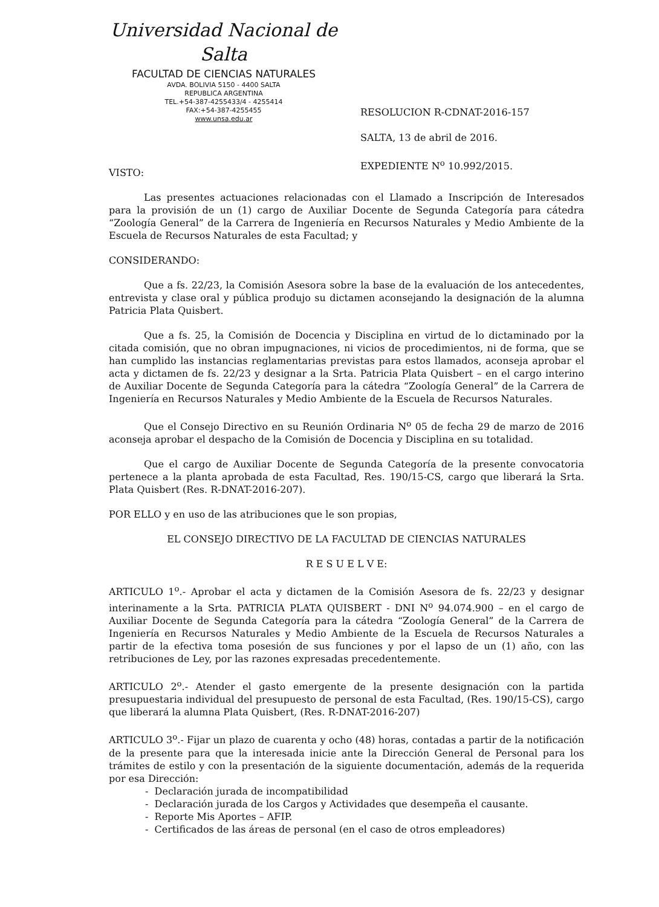Universidad Nacional de Salta
FACULTAD DE CIENCIAS NATURALES
AVDA. BOLIVIA 5150 - 4400 SALTA
REPUBLICA ARGENTINA
TEL.+54-387-4255433/4 - 4255414
FAX:+54-387-4255455
www.unsa.edu.ar
RESOLUCION R-CDNAT-2016-157
SALTA, 13 de abril de 2016.
EXPEDIENTE N<sup>o</sup> 10.992/2015.
VISTO:
Las presentes actuaciones relacionadas con el Llamado a Inscripción de Interesados para la provisión de un (1) cargo de Auxiliar Docente de Segunda Categoría para cátedra “Zoología General” de la Carrera de Ingeniería en Recursos Naturales y Medio Ambiente de la Escuela de Recursos Naturales de esta Facultad; y
CONSIDERANDO:
Que a fs. 22/23, la Comisión Asesora sobre la base de la evaluación de los antecedentes, entrevista y clase oral y pública produjo su dictamen aconsejando la designación de la alumna Patricia Plata Quisbert.
Que a fs. 25, la Comisión de Docencia y Disciplina en virtud de lo dictaminado por la citada comisión, que no obran impugnaciones, ni vicios de procedimientos, ni de forma, que se han cumplido las instancias reglamentarias previstas para estos llamados, aconseja aprobar el acta y dictamen de fs. 22/23 y designar a la Srta. Patricia Plata Quisbert – en el cargo interino de Auxiliar Docente de Segunda Categoría para la cátedra “Zoología General” de la Carrera de Ingeniería en Recursos Naturales y Medio Ambiente de la Escuela de Recursos Naturales.
Que el Consejo Directivo en su Reunión Ordinaria N<sup>o</sup> 05 de fecha 29 de marzo de 2016 aconseja aprobar el despacho de la Comisión de Docencia y Disciplina en su totalidad.
Que el cargo de Auxiliar Docente de Segunda Categoría de la presente convocatoria pertenece a la planta aprobada de esta Facultad, Res. 190/15-CS, cargo que liberará la Srta. Plata Quisbert (Res. R-DNAT-2016-207).
POR ELLO y en uso de las atribuciones que le son propias,
EL CONSEJO DIRECTIVO DE LA FACULTAD DE CIENCIAS NATURALES
R E S U E L V E:
ARTICULO 1<sup>o</sup>.- Aprobar el acta y dictamen de la Comisión Asesora de fs. 22/23 y designar interinamente a la Srta. PATRICIA PLATA QUISBERT - DNI N<sup>o</sup> 94.074.900 – en el cargo de Auxiliar Docente de Segunda Categoría para la cátedra “Zoología General” de la Carrera de Ingeniería en Recursos Naturales y Medio Ambiente de la Escuela de Recursos Naturales a partir de la efectiva toma posesión de sus funciones y por el lapso de un (1) año, con las retribuciones de Ley, por las razones expresadas precedentemente.
ARTICULO 2<sup>o</sup>.- Atender el gasto emergente de la presente designación con la partida presupuestaria individual del presupuesto de personal de esta Facultad, (Res. 190/15-CS), cargo que liberará la alumna Plata Quisbert, (Res. R-DNAT-2016-207)
ARTICULO 3<sup>o</sup>.- Fijar un plazo de cuarenta y ocho (48) horas, contadas a partir de la notificación de la presente para que la interesada inicie ante la Dirección General de Personal para los trámites de estilo y con la presentación de la siguiente documentación, además de la requerida por esa Dirección:
- Declaración jurada de incompatibilidad
- Declaración jurada de los Cargos y Actividades que desempeña el causante.
- Reporte Mis Aportes – AFIP.
- Certificados de las áreas de personal (en el caso de otros empleadores)